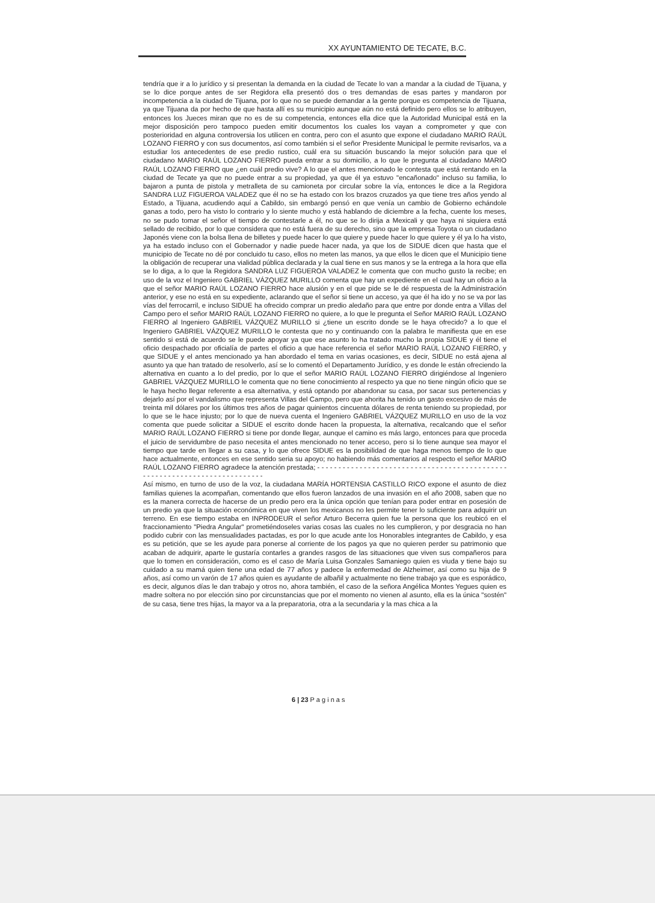XX AYUNTAMIENTO DE TECATE, B.C.
tendría que ir a lo jurídico y si presentan la demanda en la ciudad de Tecate lo van a mandar a la ciudad de Tijuana, y se lo dice porque antes de ser Regidora ella presentó dos o tres demandas de esas partes y mandaron por incompetencia a la ciudad de Tijuana, por lo que no se puede demandar a la gente porque es competencia de Tijuana, ya que Tijuana da por hecho de que hasta allí es su municipio aunque aún no está definido pero ellos se lo atribuyen, entonces los Jueces miran que no es de su competencia, entonces ella dice que la Autoridad Municipal está en la mejor disposición pero tampoco pueden emitir documentos los cuales los vayan a comprometer y que con posterioridad en alguna controversia los utilicen en contra, pero con el asunto que expone el ciudadano MARIO RAÚL LOZANO FIERRO y con sus documentos, así como también si el señor Presidente Municipal le permite revisarlos, va a estudiar los antecedentes de ese predio rustico, cuál era su situación buscando la mejor solución para que el ciudadano MARIO RAÚL LOZANO FIERRO pueda entrar a su domicilio, a lo que le pregunta al ciudadano MARIO RAÚL LOZANO FIERRO que ¿en cuál predio vive? A lo que el antes mencionado le contesta que está rentando en la ciudad de Tecate ya que no puede entrar a su propiedad, ya que él ya estuvo "encañonado" incluso su familia, lo bajaron a punta de pistola y metralleta de su camioneta por circular sobre la vía, entonces le dice a la Regidora SANDRA LUZ FIGUEROA VALADEZ que él no se ha estado con los brazos cruzados ya que tiene tres años yendo al Estado, a Tijuana, acudiendo aquí a Cabildo, sin embargó pensó en que venía un cambio de Gobierno echándole ganas a todo, pero ha visto lo contrario y lo siente mucho y está hablando de diciembre a la fecha, cuente los meses, no se pudo tomar el señor el tiempo de contestarle a él, no que se lo dirija a Mexicali y que haya ni siquiera está sellado de recibido, por lo que considera que no está fuera de su derecho, sino que la empresa Toyota o un ciudadano Japonés viene con la bolsa llena de billetes y puede hacer lo que quiere y puede hacer lo que quiere y él ya lo ha visto, ya ha estado incluso con el Gobernador y nadie puede hacer nada, ya que los de SIDUE dicen que hasta que el municipio de Tecate no dé por concluido tu caso, ellos no meten las manos, ya que ellos le dicen que el Municipio tiene la obligación de recuperar una vialidad pública declarada y la cual tiene en sus manos y se la entrega a la hora que ella se lo diga, a lo que la Regidora SANDRA LUZ FIGUEROA VALADEZ le comenta que con mucho gusto la recibe; en uso de la voz el Ingeniero GABRIEL VÁZQUEZ MURILLO comenta que hay un expediente en el cual hay un oficio a la que el señor MARIO RAÚL LOZANO FIERRO hace alusión y en el que pide se le dé respuesta de la Administración anterior, y ese no está en su expediente, aclarando que el señor si tiene un acceso, ya que él ha ido y no se va por las vías del ferrocarril, e incluso SIDUE ha ofrecido comprar un predio aledaño para que entre por donde entra a Villas del Campo pero el señor MARIO RAÚL LOZANO FIERRO no quiere, a lo que le pregunta el Señor MARIO RAÚL LOZANO FIERRO al Ingeniero GABRIEL VÁZQUEZ MURILLO si ¿tiene un escrito donde se le haya ofrecido? a lo que el Ingeniero GABRIEL VÁZQUEZ MURILLO le contesta que no y continuando con la palabra le manifiesta que en ese sentido si está de acuerdo se le puede apoyar ya que ese asunto lo ha tratado mucho la propia SIDUE y él tiene el oficio despachado por oficialía de partes el oficio a que hace referencia el señor MARIO RAÚL LOZANO FIERRO, y que SIDUE y el antes mencionado ya han abordado el tema en varias ocasiones, es decir, SIDUE no está ajena al asunto ya que han tratado de resolverlo, así se lo comentó el Departamento Jurídico, y es donde le están ofreciendo la alternativa en cuanto a lo del predio, por lo que el señor MARIO RAÚL LOZANO FIERRO dirigiéndose al Ingeniero GABRIEL VÁZQUEZ MURILLO le comenta que no tiene conocimiento al respecto ya que no tiene ningún oficio que se le haya hecho llegar referente a esa alternativa, y está optando por abandonar su casa, por sacar sus pertenencias y dejarlo así por el vandalismo que representa Villas del Campo, pero que ahorita ha tenido un gasto excesivo de más de treinta mil dólares por los últimos tres años de pagar quinientos cincuenta dólares de renta teniendo su propiedad, por lo que se le hace injusto; por lo que de nueva cuenta el Ingeniero GABRIEL VÁZQUEZ MURILLO en uso de la voz comenta que puede solicitar a SIDUE el escrito donde hacen la propuesta, la alternativa, recalcando que el señor MARIO RAÚL LOZANO FIERRO si tiene por donde llegar, aunque el camino es más largo, entonces para que proceda el juicio de servidumbre de paso necesita el antes mencionado no tener acceso, pero si lo tiene aunque sea mayor el tiempo que tarde en llegar a su casa, y lo que ofrece SIDUE es la posibilidad de que haga menos tiempo de lo que hace actualmente, entonces en ese sentido seria su apoyo; no habiendo más comentarios al respecto el señor MARIO RAÚL LOZANO FIERRO agradece la atención prestada; - - - - - - - - - - - - - - - - - - - - - - - - - - - - - - - - - - - - - - - - - - - - - - - - - - - - - - - - - - - - - - - - - - - - - - - - - -
Así mismo, en turno de uso de la voz, la ciudadana MARÍA HORTENSIA CASTILLO RICO expone el asunto de diez familias quienes la acompañan, comentando que ellos fueron lanzados de una invasión en el año 2008, saben que no es la manera correcta de hacerse de un predio pero era la única opción que tenían para poder entrar en posesión de un predio ya que la situación económica en que viven los mexicanos no les permite tener lo suficiente para adquirir un terreno. En ese tiempo estaba en INPRODEUR el señor Arturo Becerra quien fue la persona que los reubicó en el fraccionamiento "Piedra Angular" prometiéndoseles varias cosas las cuales no les cumplieron, y por desgracia no han podido cubrir con las mensualidades pactadas, es por lo que acude ante los Honorables integrantes de Cabildo, y esa es su petición, que se les ayude para ponerse al corriente de los pagos ya que no quieren perder su patrimonio que acaban de adquirir, aparte le gustaría contarles a grandes rasgos de las situaciones que viven sus compañeros para que lo tomen en consideración, como es el caso de María Luisa Gonzales Samaniego quien es viuda y tiene bajo su cuidado a su mamá quien tiene una edad de 77 años y padece la enfermedad de Alzheimer, así como su hija de 9 años, así como un varón de 17 años quien es ayudante de albañil y actualmente no tiene trabajo ya que es esporádico, es decir, algunos días le dan trabajo y otros no, ahora también, el caso de la señora Angélica Montes Yegues quien es madre soltera no por elección sino por circunstancias que por el momento no vienen al asunto, ella es la única "sostén" de su casa, tiene tres hijas, la mayor va a la preparatoria, otra a la secundaria y la mas chica a la
6 | 23 P a g i n a s